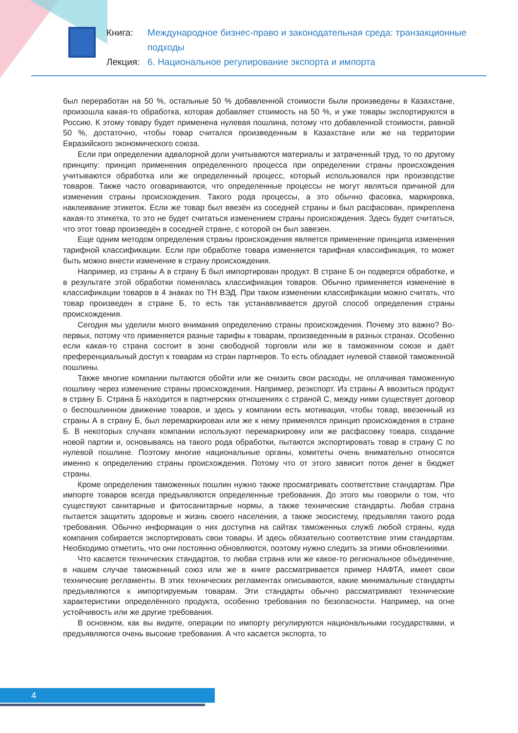Книга: Международное бизнес-право и законодательная среда: транзакционные подходы
Лекция: 6. Национальное регулирование экспорта и импорта
был переработан на 50 %, остальные 50 % добавленной стоимости были произведены в Казахстане, произошла какая-то обработка, которая добавляет стоимость на 50 %, и уже товары экспортируются в Россию. К этому товару будет применена нулевая пошлина, потому что добавленной стоимости, равной 50 %, достаточно, чтобы товар считался произведенным в Казахстане или же на территории Евразийского экономического союза.
Если при определении адвалорной доли учитываются материалы и затраченный труд, то по другому принципу: принцип применения определенного процесса при определении страны происхождения учитываются обработка или же определенный процесс, который использовался при производстве товаров. Также часто оговариваются, что определенные процессы не могут являться причиной для изменения страны происхождения. Такого рода процессы, а это обычно фасовка, маркировка, наклеивание этикеток. Если же товар был ввезён из соседней страны и был расфасован, прикреплена какая-то этикетка, то это не будет считаться изменением страны происхождения. Здесь будет считаться, что этот товар произведён в соседней стране, с которой он был завезен.
Еще одним методом определения страны происхождения является применение принципа изменения тарифной классификации. Если при обработке товара изменяется тарифная классификация, то может быть можно внести изменение в страну происхождения.
Например, из страны А в страну Б был импортирован продукт. В стране Б он подвергся обработке, и в результате этой обработки поменялась классификация товаров. Обычно применяется изменение в классификации товаров в 4 знаках по ТН ВЭД. При таком изменении классификации можно считать, что товар произведен в стране Б, то есть так устанавливается другой способ определения страны происхождения.
Сегодня мы уделили много внимания определению страны происхождения. Почему это важно? Во-первых, потому что применяется разные тарифы к товарам, произведенным в разных странах. Особенно если какая-то страна состоит в зоне свободной торговли или же в таможенном союзе и даёт преференциальный доступ к товарам из стран партнеров. То есть обладает нулевой ставкой таможенной пошлины.
Также многие компании пытаются обойти или же снизить свои расходы, не оплачивая таможенную пошлину через изменение страны происхождения. Например, реэкспорт. Из страны А ввозиться продукт в страну Б. Страна Б находится в партнерских отношениях с страной С, между ними существует договор о беспошлинном движение товаров, и здесь у компании есть мотивация, чтобы товар, ввезенный из страны А в страну Б, был перемаркирован или же к нему применялся принцип происхождения в стране Б. В некоторых случаях компании используют перемаркировку или же расфасовку товара, создание новой партии и, основываясь на такого рода обработки, пытаются экспортировать товар в страну С по нулевой пошлине. Поэтому многие национальные органы, комитеты очень внимательно относятся именно к определению страны происхождения. Потому что от этого зависит поток денег в бюджет страны.
Кроме определения таможенных пошлин нужно также просматривать соответствие стандартам. При импорте товаров всегда предъявляются определенные требования. До этого мы говорили о том, что существуют санитарные и фитосанитарные нормы, а также технические стандарты. Любая страна пытается защитить здоровье и жизнь своего населения, а также экосистему, предъявляя такого рода требования. Обычно информация о них доступна на сайтах таможенных служб любой страны, куда компания собирается экспортировать свои товары. И здесь обязательно соответствие этим стандартам. Необходимо отметить, что они постоянно обновляются, поэтому нужно следить за этими обновлениями.
Что касается технических стандартов, то любая страна или же какое-то региональное объединение, в нашем случае таможенный союз или же в книге рассматривается пример НАФТА, имеет свои технические регламенты. В этих технических регламентах описываются, какие минимальные стандарты предъявляются к импортируемым товарам. Эти стандарты обычно рассматривают технические характеристики определённого продукта, особенно требования по безопасности. Например, на огне устойчивость или же другие требования.
В основном, как вы видите, операции по импорту регулируются национальными государствами, и предъявляются очень высокие требования. А что касается экспорта, то
4